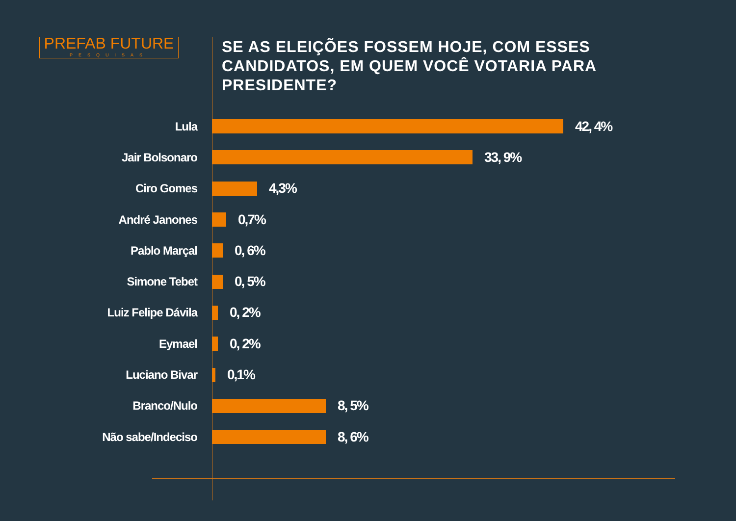PREFAB FUTURE
PESQUISAS
SE AS ELEIÇÕES FOSSEM HOJE, COM ESSES CANDIDATOS, EM QUEM VOCÊ VOTARIA PARA PRESIDENTE?
Lula
42, 4%
Jair Bolsonaro
33, 9%
Ciro Gomes
4,3%
André Janones
0,7%
Pablo Marçal
0, 6%
Simone Tebet
0, 5%
Luiz Felipe Dávila
0, 2%
Eymael
0, 2%
Luciano Bivar
0,1%
Branco/Nulo
8, 5%
Não sabe/Indeciso
8, 6%